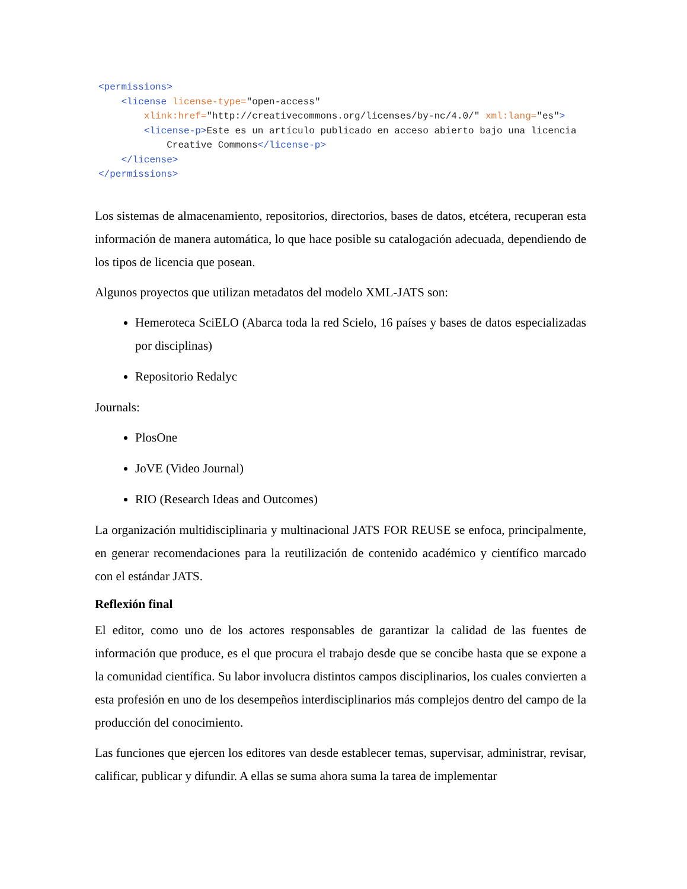<permissions> <license license-type="open-access" xlink:href="http://creativecommons.org/licenses/by-nc/4.0/" xml:lang="es"> <license-p>Este es un artículo publicado en acceso abierto bajo una licencia Creative Commons</license-p> </license> </permissions>
Los sistemas de almacenamiento, repositorios, directorios, bases de datos, etcétera, recuperan esta información de manera automática, lo que hace posible su catalogación adecuada, dependiendo de los tipos de licencia que posean.
Algunos proyectos que utilizan metadatos del modelo XML-JATS son:
Hemeroteca SciELO (Abarca toda la red Scielo, 16 países y bases de datos especializadas por disciplinas)
Repositorio Redalyc
Journals:
PlosOne
JoVE (Video Journal)
RIO (Research Ideas and Outcomes)
La organización multidisciplinaria y multinacional JATS FOR REUSE se enfoca, principalmente, en generar recomendaciones para la reutilización de contenido académico y científico marcado con el estándar JATS.
Reflexión final
El editor, como uno de los actores responsables de garantizar la calidad de las fuentes de información que produce, es el que procura el trabajo desde que se concibe hasta que se expone a la comunidad científica. Su labor involucra distintos campos disciplinarios, los cuales convierten a esta profesión en uno de los desempeños interdisciplinarios más complejos dentro del campo de la producción del conocimiento.
Las funciones que ejercen los editores van desde establecer temas, supervisar, administrar, revisar, calificar, publicar y difundir. A ellas se suma ahora suma la tarea de implementar